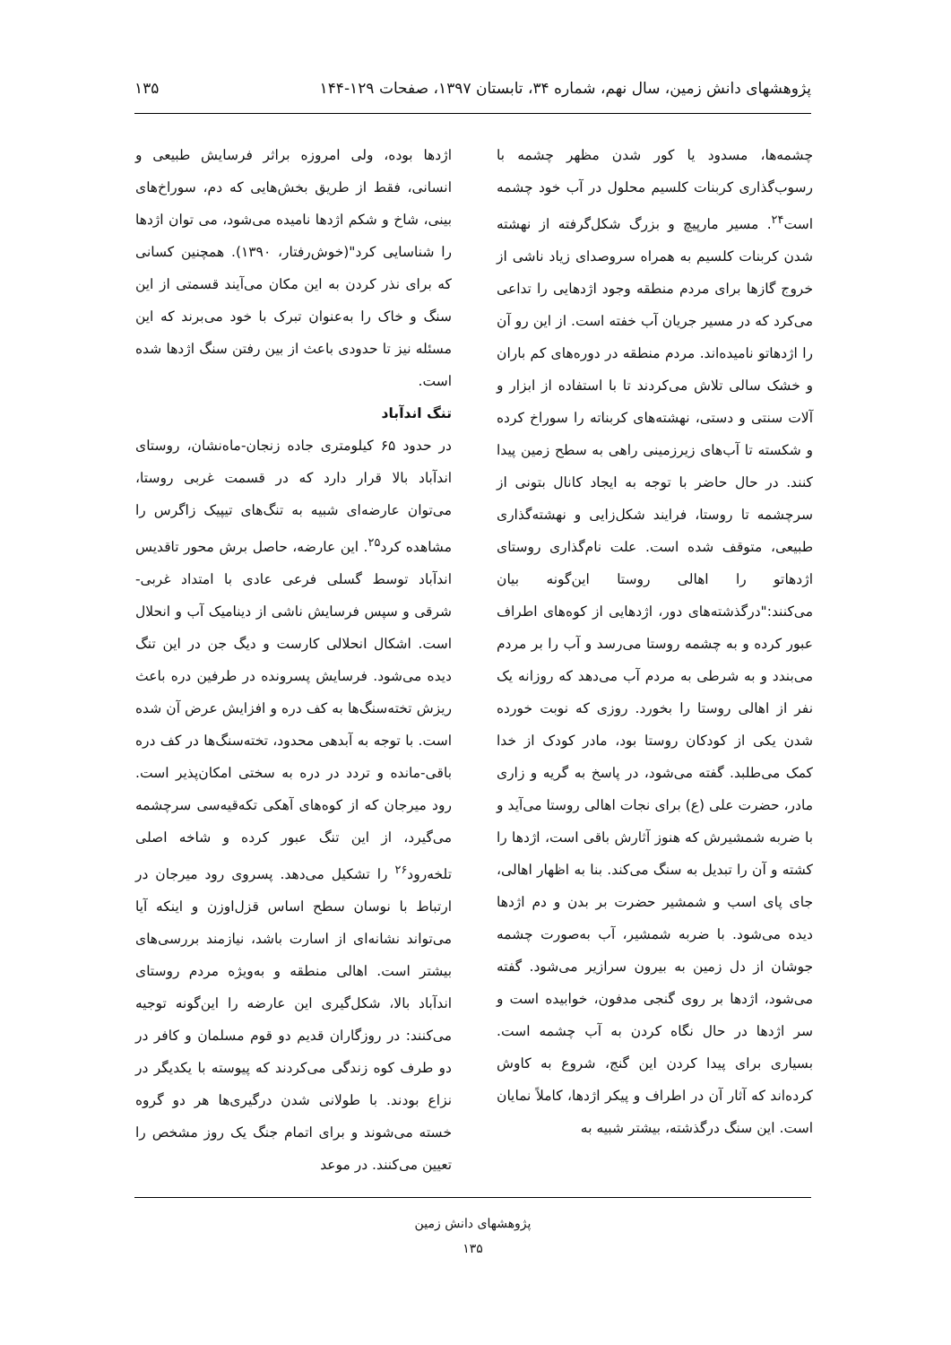پژوهشهای دانش زمین، سال نهم، شماره ۳۴، تابستان ۱۳۹۷، صفحات ۱۲۹-۱۴۴ ۱۳۵
چشمه‌ها، مسدود یا کور شدن مظهر چشمه با رسوب‌گذاری کربنات کلسیم محلول در آب خود چشمه است<sup>۲۴</sup>. مسیر مارپیچ و بزرگ شکل‌گرفته از نهشته شدن کربنات کلسیم به همراه سروصدای زیاد ناشی از خروج گازها برای مردم منطقه وجود اژدهایی را تداعی می‌کرد که در مسیر جریان آب خفته است. از این رو آن را اژدهاتو نامیده‌اند. مردم منطقه در دوره‌های کم باران و خشک سالی تلاش می‌کردند تا با استفاده از ابزار و آلات سنتی و دستی، نهشته‌های کربناته را سوراخ کرده و شکسته تا آب‌های زیرزمینی راهی به سطح زمین پیدا کنند. در حال حاضر با توجه به ایجاد کانال بتونی از سرچشمه تا روستا، فرایند شکل‌زایی و نهشته‌گذاری طبیعی، متوقف شده است. علت نام‌گذاری روستای اژدهاتو را اهالی روستا این‌گونه بیان می‌کنند:"درگذشته‌های دور، اژدهایی از کوه‌های اطراف عبور کرده و به چشمه روستا می‌رسد و آب را بر مردم می‌بندد و به شرطی به مردم آب می‌دهد که روزانه یک نفر از اهالی روستا را بخورد. روزی که نوبت خورده شدن یکی از کودکان روستا بود، مادر کودک از خدا کمک می‌طلبد. گفته می‌شود، در پاسخ به گریه و زاری مادر، حضرت علی (ع) برای نجات اهالی روستا می‌آید و با ضربه شمشیرش که هنوز آثارش باقی است، اژدها را کشته و آن را تبدیل به سنگ می‌کند. بنا به اظهار اهالی، جای پای اسب و شمشیر حضرت بر بدن و دم اژدها دیده می‌شود. با ضربه شمشیر، آب به‌صورت چشمه جوشان از دل زمین به بیرون سرازیر می‌شود. گفته می‌شود، اژدها بر روی گنجی مدفون، خوابیده است و سر اژدها در حال نگاه کردن به آب چشمه است. بسیاری برای پیدا کردن این گنج، شروع به کاوش کرده‌اند که آثار آن در اطراف و پیکر اژدها، کاملاً نمایان است. این سنگ درگذشته، بیشتر شبیه به
اژدها بوده، ولی امروزه براثر فرسایش طبیعی و انسانی، فقط از طریق بخش‌هایی که دم، سوراخ‌های بینی، شاخ و شکم اژدها نامیده می‌شود، می توان اژدها را شناسایی کرد"(خوش‌رفتار، ۱۳۹۰). همچنین کسانی که برای نذر کردن به این مکان می‌آیند قسمتی از این سنگ و خاک را به‌عنوان تبرک با خود می‌برند که این مسئله نیز تا حدودی باعث از بین رفتن سنگ اژدها شده است.
تنگ اندآباد
در حدود ۶۵ کیلومتری جاده زنجان-ماه‌نشان، روستای اندآباد بالا قرار دارد که در قسمت غربی روستا، می‌توان عارضه‌ای شبیه به تنگ‌های تیپیک زاگرس را مشاهده کرد<sup>۲۵</sup>. این عارضه، حاصل برش محور تاقدیس اندآباد توسط گسلی فرعی عادی با امتداد غربی- شرقی و سپس فرسایش ناشی از دینامیک آب و انحلال است. اشکال انحلالی کارست و دیگ جن در این تنگ دیده می‌شود. فرسایش پسرونده در طرفین دره باعث ریزش تخته‌سنگ‌ها به کف دره و افزایش عرض آن شده است. با توجه به آبدهی محدود، تخته‌سنگ‌ها در کف دره باقی-مانده و تردد در دره به سختی امکان‌پذیر است. رود میرجان که از کوه‌های آهکی تکه‌قیه‌سی سرچشمه می‌گیرد، از این تنگ عبور کرده و شاخه اصلی تلخه‌رود<sup>۲۶</sup> را تشکیل می‌دهد. پسروی رود میرجان در ارتباط با نوسان سطح اساس قزل‌اوزن و اینکه آیا می‌تواند نشانه‌ای از اسارت باشد، نیازمند بررسی‌های بیشتر است. اهالی منطقه و به‌ویژه مردم روستای اندآباد بالا، شکل‌گیری این عارضه را این‌گونه توجیه می‌کنند: در روزگاران قدیم دو قوم مسلمان و کافر در دو طرف کوه زندگی می‌کردند که پیوسته با یکدیگر در نزاع بودند. با طولانی شدن درگیری‌ها هر دو گروه خسته می‌شوند و برای اتمام جنگ یک روز مشخص را تعیین می‌کنند. در موعد
پژوهشهای دانش زمین
۱۳۵